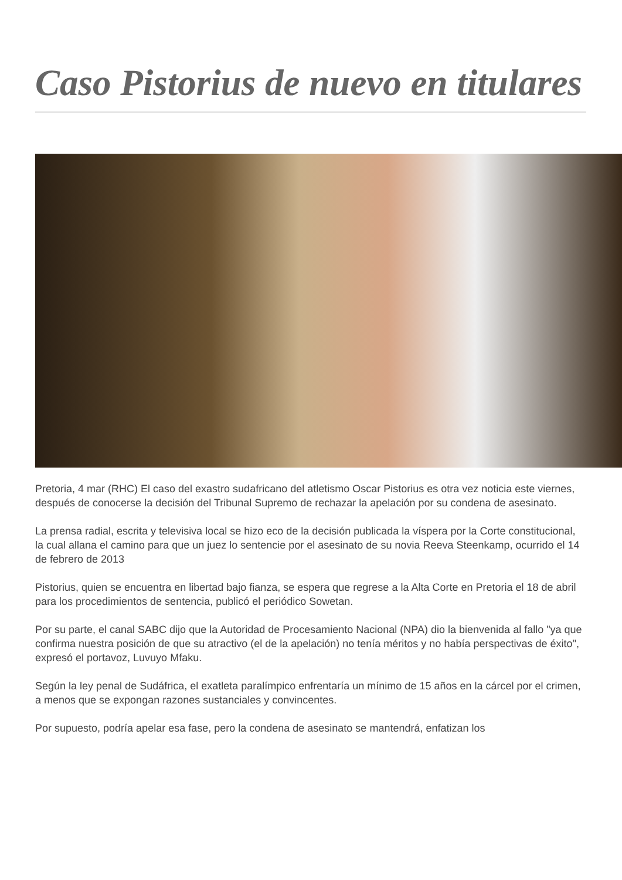Caso Pistorius de nuevo en titulares
Pretoria, 4 mar (RHC) El caso del exastro sudafricano del atletismo Oscar Pistorius es otra vez noticia este viernes, después de conocerse la decisión del Tribunal Supremo de rechazar la apelación por su condena de asesinato.
La prensa radial, escrita y televisiva local se hizo eco de la decisión publicada la víspera por la Corte constitucional, la cual allana el camino para que un juez lo sentencie por el asesinato de su novia Reeva Steenkamp, ocurrido el 14 de febrero de 2013
Pistorius, quien se encuentra en libertad bajo fianza, se espera que regrese a la Alta Corte en Pretoria el 18 de abril para los procedimientos de sentencia, publicó el periódico Sowetan.
Por su parte, el canal SABC dijo que la Autoridad de Procesamiento Nacional (NPA) dio la bienvenida al fallo "ya que confirma nuestra posición de que su atractivo (el de la apelación) no tenía méritos y no había perspectivas de éxito", expresó el portavoz, Luvuyo Mfaku.
Según la ley penal de Sudáfrica, el exatleta paralímpico enfrentaría un mínimo de 15 años en la cárcel por el crimen, a menos que se expongan razones sustanciales y convincentes.
Por supuesto, podría apelar esa fase, pero la condena de asesinato se mantendrá, enfatizan los